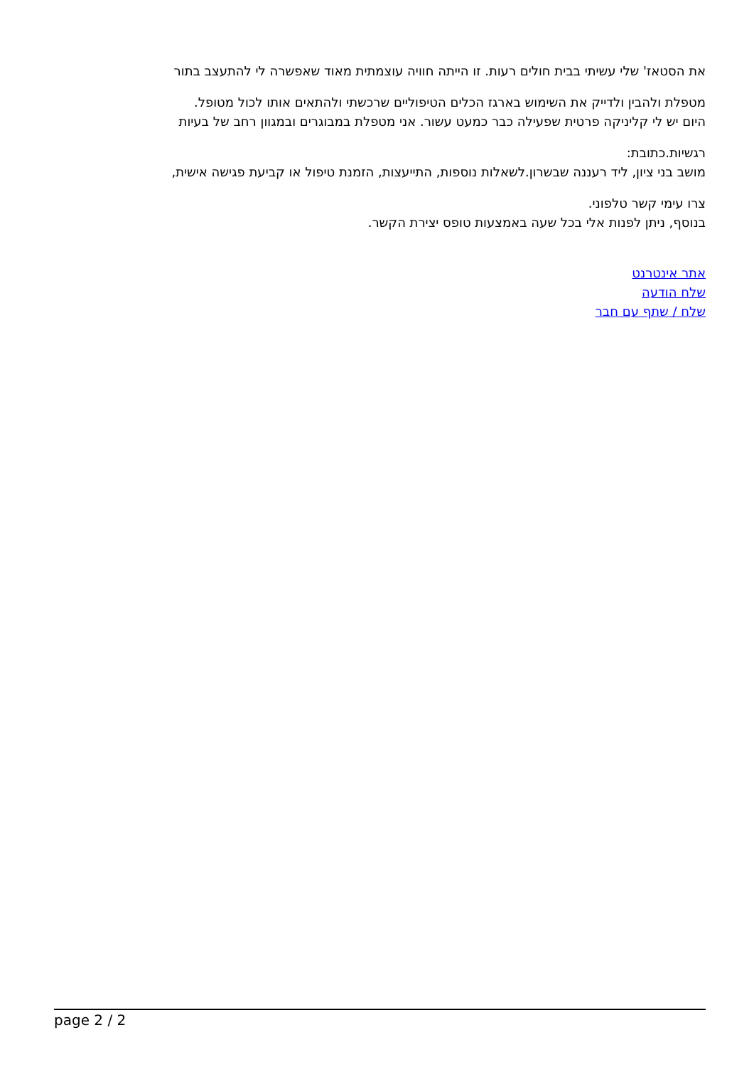את הסטאז' שלי עשיתי בבית חולים רעות. זו הייתה חוויה עוצמתית מאוד שאפשרה לי להתעצב בתור
מטפלת ולהבין ולדייק את השימוש בארגז הכלים הטיפוליים שרכשתי ולהתאים אותו לכול מטופל.
היום יש לי קליניקה פרטית שפעילה כבר כמעט עשור. אני מטפלת במבוגרים ובמגוון רחב של בעיות
רגשיות.כתובת:
מושב בני ציון, ליד רעננה שבשרון.לשאלות נוספות, התייעצות, הזמנת טיפול או קביעת פגישה אישית,
צרו עימי קשר טלפוני.
בנוסף, ניתן לפנות אלי בכל שעה באמצעות טופס יצירת הקשר.
אתר אינטרנט
שלח הודעה
שלח / שתף עם חבר
page 2 / 2